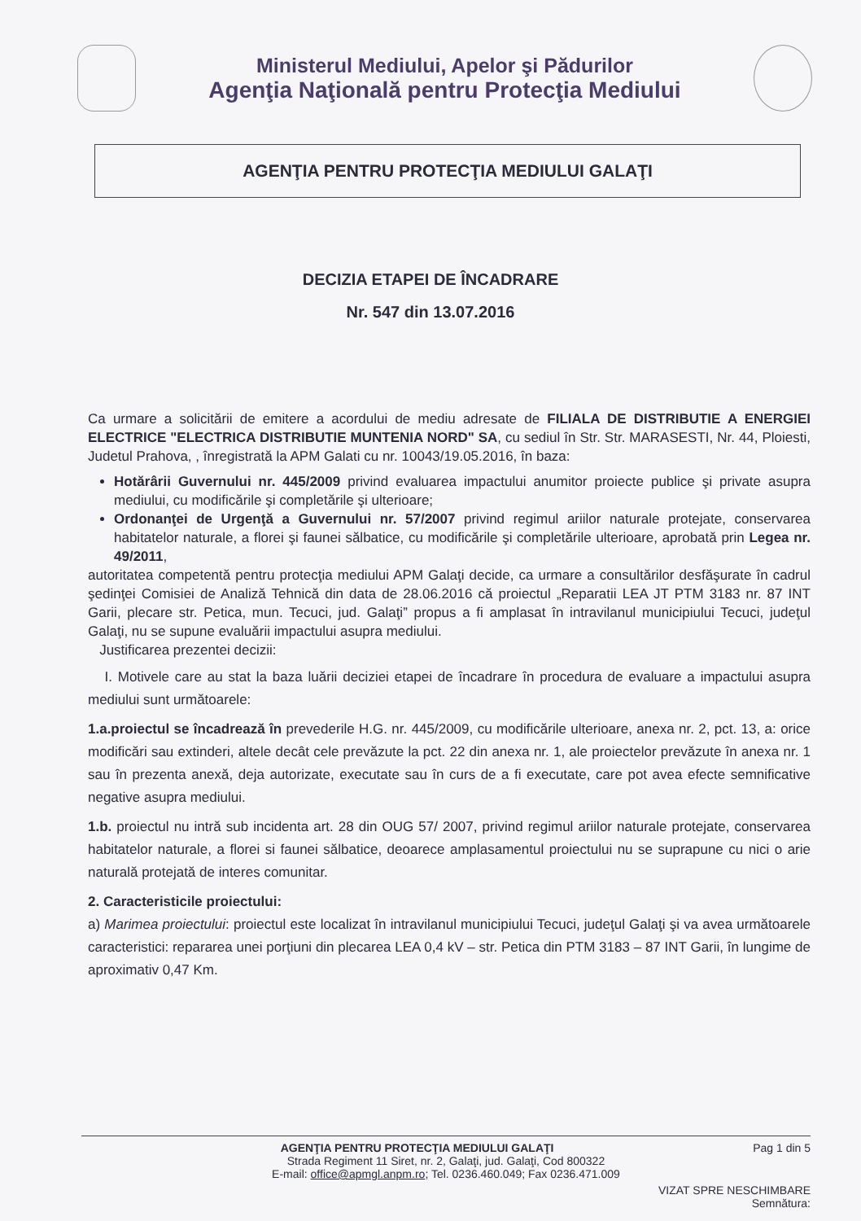Ministerul Mediului, Apelor şi Pădurilor
Agenţia Naţională pentru Protecţia Mediului
AGENŢIA PENTRU PROTECŢIA MEDIULUI GALAŢI
DECIZIA ETAPEI DE ÎNCADRARE
Nr. 547 din 13.07.2016
Ca urmare a solicitării de emitere a acordului de mediu adresate de FILIALA DE DISTRIBUTIE A ENERGIEI ELECTRICE "ELECTRICA DISTRIBUTIE MUNTENIA NORD" SA, cu sediul în Str. Str. MARASESTI, Nr. 44, Ploiesti, Judetul Prahova, , înregistrată la APM Galati cu nr. 10043/19.05.2016, în baza:
Hotărârii Guvernului nr. 445/2009 privind evaluarea impactului anumitor proiecte publice şi private asupra mediului, cu modificările şi completările şi ulterioare;
Ordonanţei de Urgenţă a Guvernului nr. 57/2007 privind regimul ariilor naturale protejate, conservarea habitatelor naturale, a florei şi faunei sălbatice, cu modificările şi completările ulterioare, aprobată prin Legea nr. 49/2011,
autoritatea competentă pentru protecţia mediului APM Galaţi decide, ca urmare a consultărilor desfăşurate în cadrul şedinţei Comisiei de Analiză Tehnică din data de 28.06.2016 că proiectul „Reparatii LEA JT PTM 3183 nr. 87 INT Garii, plecare str. Petica, mun. Tecuci, jud. Galaţi” propus a fi amplasat în intravilanul municipiului Tecuci, judeţul Galaţi, nu se supune evaluării impactului asupra mediului.
Justificarea prezentei decizii:
I. Motivele care au stat la baza luării deciziei etapei de încadrare în procedura de evaluare a impactului asupra mediului sunt următoarele:
1.a.proiectul se încadrează în prevederile H.G. nr. 445/2009, cu modificările ulterioare, anexa nr. 2, pct. 13, a: orice modificări sau extinderi, altele decât cele prevăzute la pct. 22 din anexa nr. 1, ale proiectelor prevăzute în anexa nr. 1 sau în prezenta anexă, deja autorizate, executate sau în curs de a fi executate, care pot avea efecte semnificative negative asupra mediului.
1.b. proiectul nu intră sub incidenta art. 28 din OUG 57/ 2007, privind regimul ariilor naturale protejate, conservarea habitatelor naturale, a florei si faunei sălbatice, deoarece amplasamentul proiectului nu se suprapune cu nici o arie naturală protejată de interes comunitar.
2. Caracteristicile proiectului:
a) Marimea proiectului: proiectul este localizat în intravilanul municipiului Tecuci, judeţul Galaţi şi va avea următoarele caracteristici: repararea unei porţiuni din plecarea LEA 0,4 kV – str. Petica din PTM 3183 – 87 INT Garii, în lungime de aproximativ 0,47 Km.
Pag 1 din 5 AGENŢIA PENTRU PROTECŢIA MEDIULUI GALAŢI
Strada Regiment 11 Siret, nr. 2, Galaţi, jud. Galaţi, Cod 800322
E-mail: office@apmgl.anpm.ro; Tel. 0236.460.049; Fax 0236.471.009
VIZAT SPRE NESCHIMBARE
Semnătura: